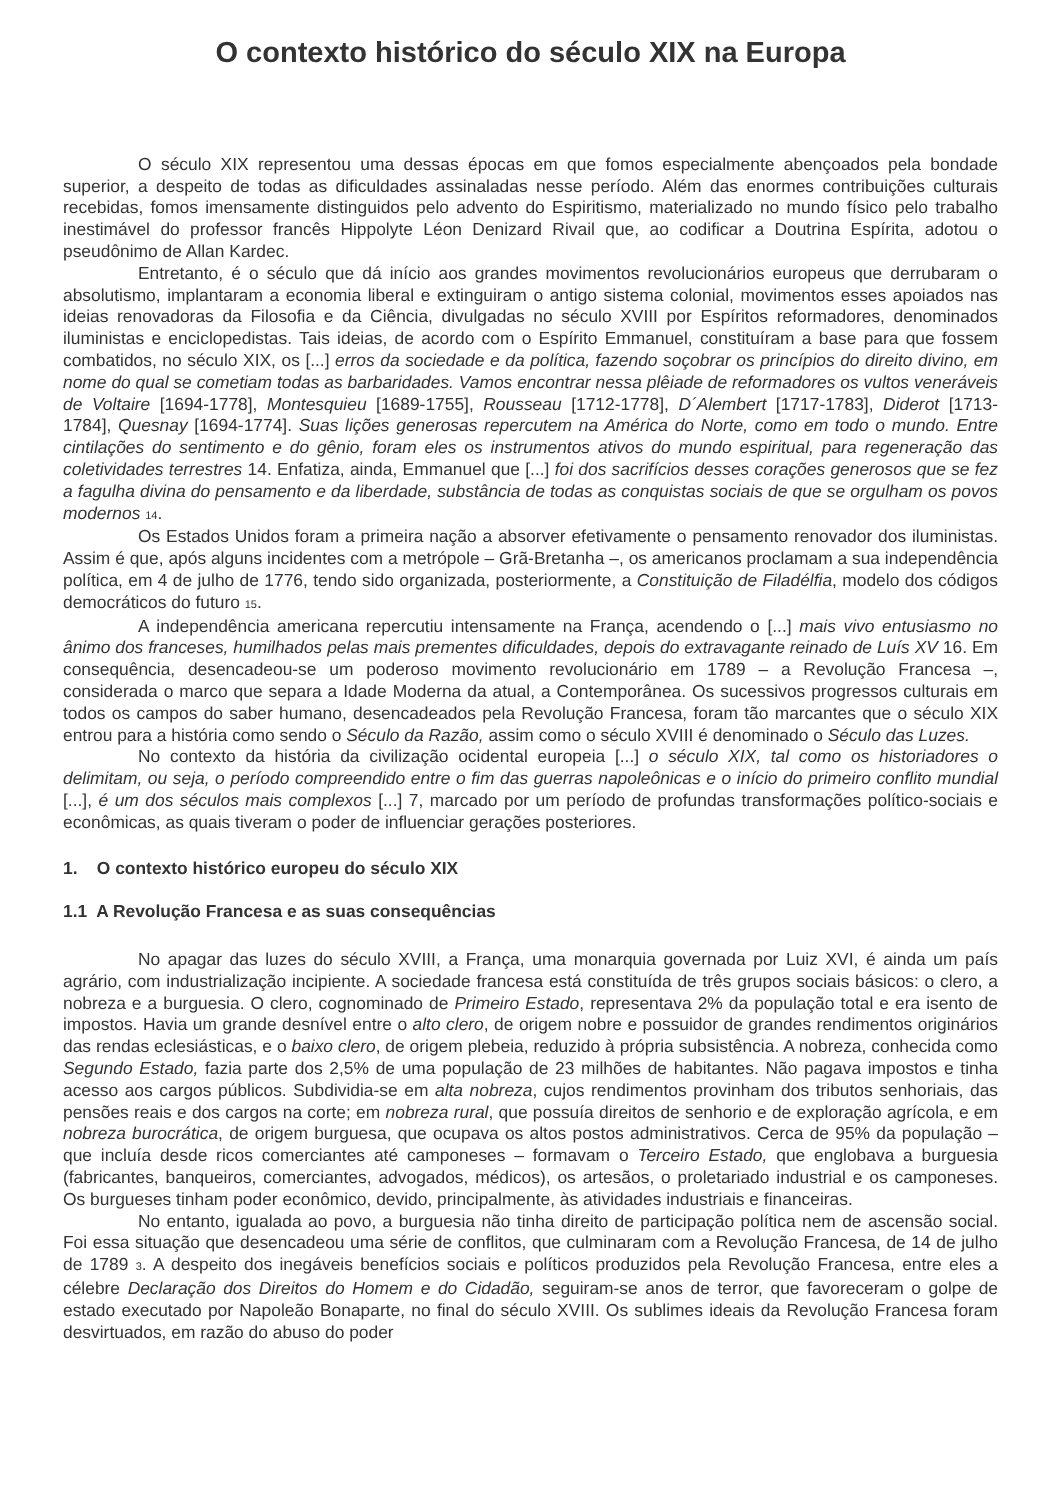O contexto histórico do século XIX na Europa
O século XIX representou uma dessas épocas em que fomos especialmente abençoados pela bondade superior, a despeito de todas as dificuldades assinaladas nesse período. Além das enormes contribuições culturais recebidas, fomos imensamente distinguidos pelo advento do Espiritismo, materializado no mundo físico pelo trabalho inestimável do professor francês Hippolyte Léon Denizard Rivail que, ao codificar a Doutrina Espírita, adotou o pseudônimo de Allan Kardec.
Entretanto, é o século que dá início aos grandes movimentos revolucionários europeus que derrubaram o absolutismo, implantaram a economia liberal e extinguiram o antigo sistema colonial, movimentos esses apoiados nas ideias renovadoras da Filosofia e da Ciência, divulgadas no século XVIII por Espíritos reformadores, denominados iluministas e enciclopedistas. Tais ideias, de acordo com o Espírito Emmanuel, constituíram a base para que fossem combatidos, no século XIX, os [...] erros da sociedade e da política, fazendo soçobrar os princípios do direito divino, em nome do qual se cometiam todas as barbaridades. Vamos encontrar nessa plêiade de reformadores os vultos veneráveis de Voltaire [1694-1778], Montesquieu [1689-1755], Rousseau [1712-1778], D´Alembert [1717-1783], Diderot [1713- 1784], Quesnay [1694-1774]. Suas lições generosas repercutem na América do Norte, como em todo o mundo. Entre cintilações do sentimento e do gênio, foram eles os instrumentos ativos do mundo espiritual, para regeneração das coletividades terrestres 14. Enfatiza, ainda, Emmanuel que [...] foi dos sacrifícios desses corações generosos que se fez a fagulha divina do pensamento e da liberdade, substância de todas as conquistas sociais de que se orgulham os povos modernos <sub>14</sub>.
Os Estados Unidos foram a primeira nação a absorver efetivamente o pensamento renovador dos iluministas. Assim é que, após alguns incidentes com a metrópole – Grã-Bretanha –, os americanos proclamam a sua independência política, em 4 de julho de 1776, tendo sido organizada, posteriormente, a Constituição de Filadélfia, modelo dos códigos democráticos do futuro <sub>15</sub>.
A independência americana repercutiu intensamente na França, acendendo o [...] mais vivo entusiasmo no ânimo dos franceses, humilhados pelas mais prementes dificuldades, depois do extravagante reinado de Luís XV 16. Em consequência, desencadeou-se um poderoso movimento revolucionário em 1789 – a Revolução Francesa –, considerada o marco que separa a Idade Moderna da atual, a Contemporânea. Os sucessivos progressos culturais em todos os campos do saber humano, desencadeados pela Revolução Francesa, foram tão marcantes que o século XIX entrou para a história como sendo o Século da Razão, assim como o século XVIII é denominado o Século das Luzes.
No contexto da história da civilização ocidental europeia [...] o século XIX, tal como os historiadores o delimitam, ou seja, o período compreendido entre o fim das guerras napoleônicas e o início do primeiro conflito mundial [...], é um dos séculos mais complexos [...] 7, marcado por um período de profundas transformações político-sociais e econômicas, as quais tiveram o poder de influenciar gerações posteriores.
1. O contexto histórico europeu do século XIX
1.1 A Revolução Francesa e as suas consequências
No apagar das luzes do século XVIII, a França, uma monarquia governada por Luiz XVI, é ainda um país agrário, com industrialização incipiente. A sociedade francesa está constituída de três grupos sociais básicos: o clero, a nobreza e a burguesia. O clero, cognominado de Primeiro Estado, representava 2% da população total e era isento de impostos. Havia um grande desnível entre o alto clero, de origem nobre e possuidor de grandes rendimentos originários das rendas eclesiásticas, e o baixo clero, de origem plebeia, reduzido à própria subsistência. A nobreza, conhecida como Segundo Estado, fazia parte dos 2,5% de uma população de 23 milhões de habitantes. Não pagava impostos e tinha acesso aos cargos públicos. Subdividia-se em alta nobreza, cujos rendimentos provinham dos tributos senhoriais, das pensões reais e dos cargos na corte; em nobreza rural, que possuía direitos de senhorio e de exploração agrícola, e em nobreza burocrática, de origem burguesa, que ocupava os altos postos administrativos. Cerca de 95% da população – que incluía desde ricos comerciantes até camponeses – formavam o Terceiro Estado, que englobava a burguesia (fabricantes, banqueiros, comerciantes, advogados, médicos), os artesãos, o proletariado industrial e os camponeses. Os burgueses tinham poder econômico, devido, principalmente, às atividades industriais e financeiras.
No entanto, igualada ao povo, a burguesia não tinha direito de participação política nem de ascensão social. Foi essa situação que desencadeou uma série de conflitos, que culminaram com a Revolução Francesa, de 14 de julho de 1789 <sub>3</sub>. A despeito dos inegáveis benefícios sociais e políticos produzidos pela Revolução Francesa, entre eles a célebre Declaração dos Direitos do Homem e do Cidadão, seguiram-se anos de terror, que favoreceram o golpe de estado executado por Napoleão Bonaparte, no final do século XVIII. Os sublimes ideais da Revolução Francesa foram desvirtuados, em razão do abuso do poder